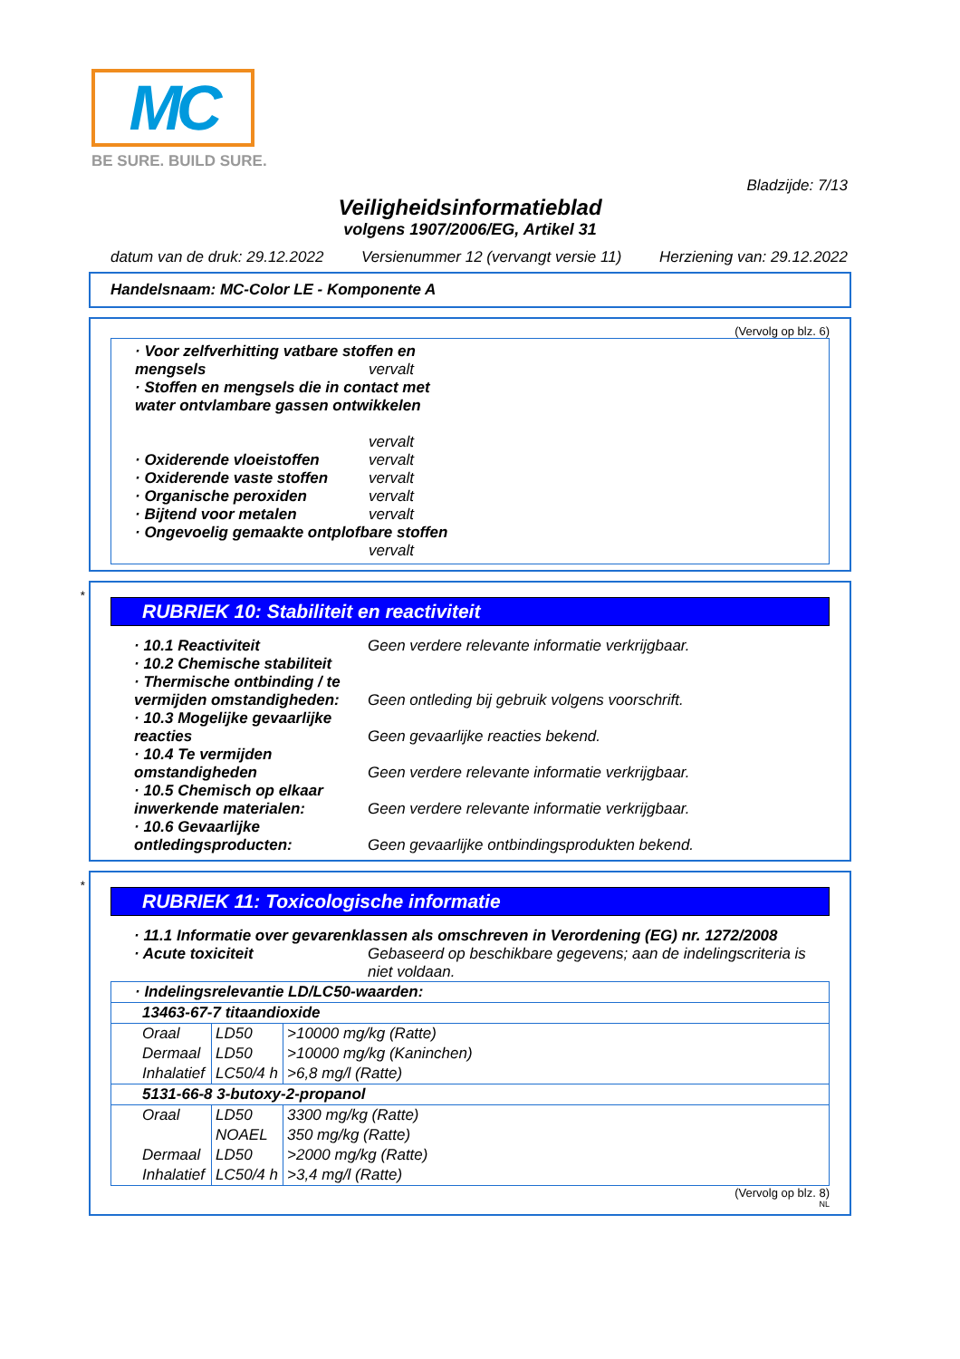MC
BE SURE. BUILD SURE.
Bladzijde: 7/13
Veiligheidsinformatieblad
volgens 1907/2006/EG, Artikel 31
datum van de druk: 29.12.2022 Versienummer 12 (vervangt versie 11) Herziening van: 29.12.2022
Handelsnaam: MC-Color LE - Komponente A
(Vervolg op blz. 6)
· Voor zelfverhitting vatbare stoffen en
mengsels vervalt
· Stoffen en mengsels die in contact met
water ontvlambare gassen ontwikkelen
vervalt
· Oxiderende vloeistoffen vervalt
· Oxiderende vaste stoffen vervalt
· Organische peroxiden vervalt
· Bijtend voor metalen vervalt
· Ongevoelig gemaakte ontplofbare stoffen
vervalt
*
RUBRIEK 10: Stabiliteit en reactiviteit
· 10.1 Reactiviteit Geen verdere relevante informatie verkrijgbaar.
· 10.2 Chemische stabiliteit
· Thermische ontbinding / te
vermijden omstandigheden: Geen ontleding bij gebruik volgens voorschrift.
· 10.3 Mogelijke gevaarlijke
reacties Geen gevaarlijke reacties bekend.
· 10.4 Te vermijden
omstandigheden Geen verdere relevante informatie verkrijgbaar.
· 10.5 Chemisch op elkaar
inwerkende materialen: Geen verdere relevante informatie verkrijgbaar.
· 10.6 Gevaarlijke
ontledingsproducten: Geen gevaarlijke ontbindingsprodukten bekend.
*
RUBRIEK 11: Toxicologische informatie
· 11.1 Informatie over gevarenklassen als omschreven in Verordening (EG) nr. 1272/2008
· Acute toxiciteit Gebaseerd op beschikbare gegevens; aan de indelingscriteria is niet voldaan.
| · Indelingsrelevantie LD/LC50-waarden: | | |
| 13463-67-7 titaandioxide | | |
| Oraal | LD50 | >10000 mg/kg (Ratte) |
| Dermaal | LD50 | >10000 mg/kg (Kaninchen) |
| Inhalatief | LC50/4 h | >6,8 mg/l (Ratte) |
| 5131-66-8 3-butoxy-2-propanol | | |
| Oraal | LD50 | 3300 mg/kg (Ratte) |
| | NOAEL | 350 mg/kg (Ratte) |
| Dermaal | LD50 | >2000 mg/kg (Ratte) |
| Inhalatief | LC50/4 h | >3,4 mg/l (Ratte) |
(Vervolg op blz. 8)
NL